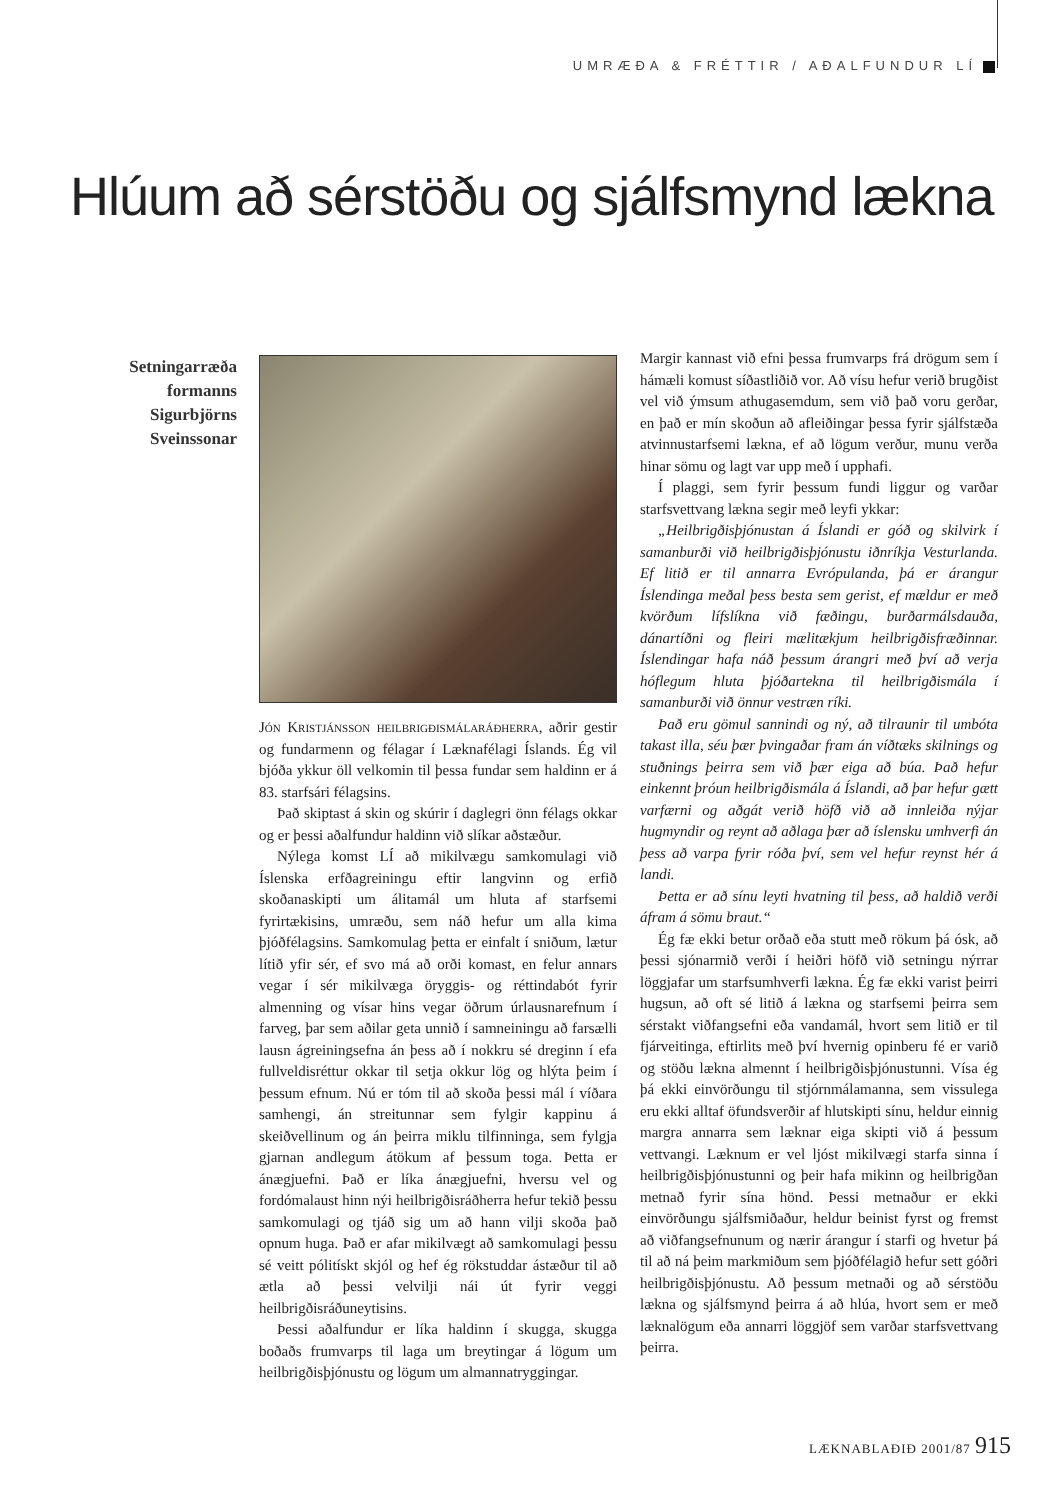UMRÆÐA & FRÉTTIR / AÐALFUNDUR LÍ
Hlúum að sérstöðu og sjálfsmynd lækna
Setningarræða
formanns
Sigurbjörns
Sveinssonar
Jón Kristjánsson heilbrigðismálaráðherra, aðrir gestir og fundarmenn og félagar í Læknafélagi Íslands. Ég vil bjóða ykkur öll velkomin til þessa fundar sem haldinn er á 83. starfsári félagsins.
Það skiptast á skin og skúrir í daglegri önn félags okkar og er þessi aðalfundur haldinn við slíkar aðstæður.
Nýlega komst LÍ að mikilvægu samkomulagi við Íslenska erfðagreiningu eftir langvinn og erfið skoðanaskipti um álitamál um hluta af starfsemi fyrirtækisins, umræðu, sem náð hefur um alla kima þjóðfélagsins. Samkomulag þetta er einfalt í sniðum, lætur lítið yfir sér, ef svo má að orði komast, en felur annars vegar í sér mikilvæga öryggis- og réttindabót fyrir almenning og vísar hins vegar öðrum úrlausnarefnum í farveg, þar sem aðilar geta unnið í samneiningu að farsælli lausn ágreiningsefna án þess að í nokkru sé dreginn í efa fullveldisréttur okkar til setja okkur lög og hlýta þeim í þessum efnum. Nú er tóm til að skoða þessi mál í víðara samhengi, án streitunnar sem fylgir kappinu á skeiðvellinum og án þeirra miklu tilfinninga, sem fylgja gjarnan andlegum átökum af þessum toga. Þetta er ánægjuefni. Það er líka ánægjuefni, hversu vel og fordómalaust hinn nýi heilbrigðisráðherra hefur tekið þessu samkomulagi og tjáð sig um að hann vilji skoða það opnum huga. Það er afar mikilvægt að samkomulagi þessu sé veitt pólitískt skjól og hef ég rökstuddar ástæður til að ætla að þessi velvilji nái út fyrir veggi heilbrigðisráðuneytisins.
Þessi aðalfundur er líka haldinn í skugga, skugga boðaðs frumvarps til laga um breytingar á lögum um heilbrigðisþjónustu og lögum um almannatryggingar.
Margir kannast við efni þessa frumvarps frá drögum sem í hámæli komust síðastliðið vor. Að vísu hefur verið brugðist vel við ýmsum athugasemdum, sem við það voru gerðar, en það er mín skoðun að afleiðingar þessa fyrir sjálfstæða atvinnustarfsemi lækna, ef að lögum verður, munu verða hinar sömu og lagt var upp með í upphafi.
Í plaggi, sem fyrir þessum fundi liggur og varðar starfsvettvang lækna segir með leyfi ykkar:
„Heilbrigðisþjónustan á Íslandi er góð og skilvirk í samanburði við heilbrigðisþjónustu iðnríkja Vesturlanda. Ef litið er til annarra Evrópulanda, þá er árangur Íslendinga meðal þess besta sem gerist, ef mældur er með kvörðum lífslíkna við fæðingu, burðarmálsdauða, dánartíðni og fleiri mælitækjum heilbrigðisfræðinnar. Íslendingar hafa náð þessum árangri með því að verja hóflegum hluta þjóðartekna til heilbrigðismála í samanburði við önnur vestræn ríki.
Það eru gömul sannindi og ný, að tilraunir til umbóta takast illa, séu þær þvingaðar fram án víðtæks skilnings og stuðnings þeirra sem við þær eiga að búa. Það hefur einkennt þróun heilbrigðismála á Íslandi, að þar hefur gætt varfærni og aðgát verið höfð við að innleiða nýjar hugmyndir og reynt að aðlaga þær að íslensku umhverfi án þess að varpa fyrir róða því, sem vel hefur reynst hér á landi.
Þetta er að sínu leyti hvatning til þess, að haldið verði áfram á sömu braut.“
Ég fæ ekki betur orðað eða stutt með rökum þá ósk, að þessi sjónarmið verði í heiðri höfð við setningu nýrrar löggjafar um starfsumhverfi lækna. Ég fæ ekki varist þeirri hugsun, að oft sé litið á lækna og starfsemi þeirra sem sérstakt viðfangsefni eða vandamál, hvort sem litið er til fjárveitinga, eftirlits með því hvernig opinberu fé er varið og stöðu lækna almennt í heilbrigðisþjónustunni. Vísa ég þá ekki einvörðungu til stjórnmálamanna, sem vissulega eru ekki alltaf öfundsverðir af hlutskipti sínu, heldur einnig margra annarra sem læknar eiga skipti við á þessum vettvangi. Læknum er vel ljóst mikilvægi starfa sinna í heilbrigðisþjónustunni og þeir hafa mikinn og heilbrigðan metnað fyrir sína hönd. Þessi metnaður er ekki einvörðungu sjálfsmiðaður, heldur beinist fyrst og fremst að viðfangsefnunum og nærir árangur í starfi og hvetur þá til að ná þeim markmiðum sem þjóðfélagið hefur sett góðri heilbrigðisþjónustu. Að þessum metnaði og að sérstöðu lækna og sjálfsmynd þeirra á að hlúa, hvort sem er með læknalögum eða annarri löggjöf sem varðar starfsvettvang þeirra.
LÆKNABLAÐIÐ 2001/87 915